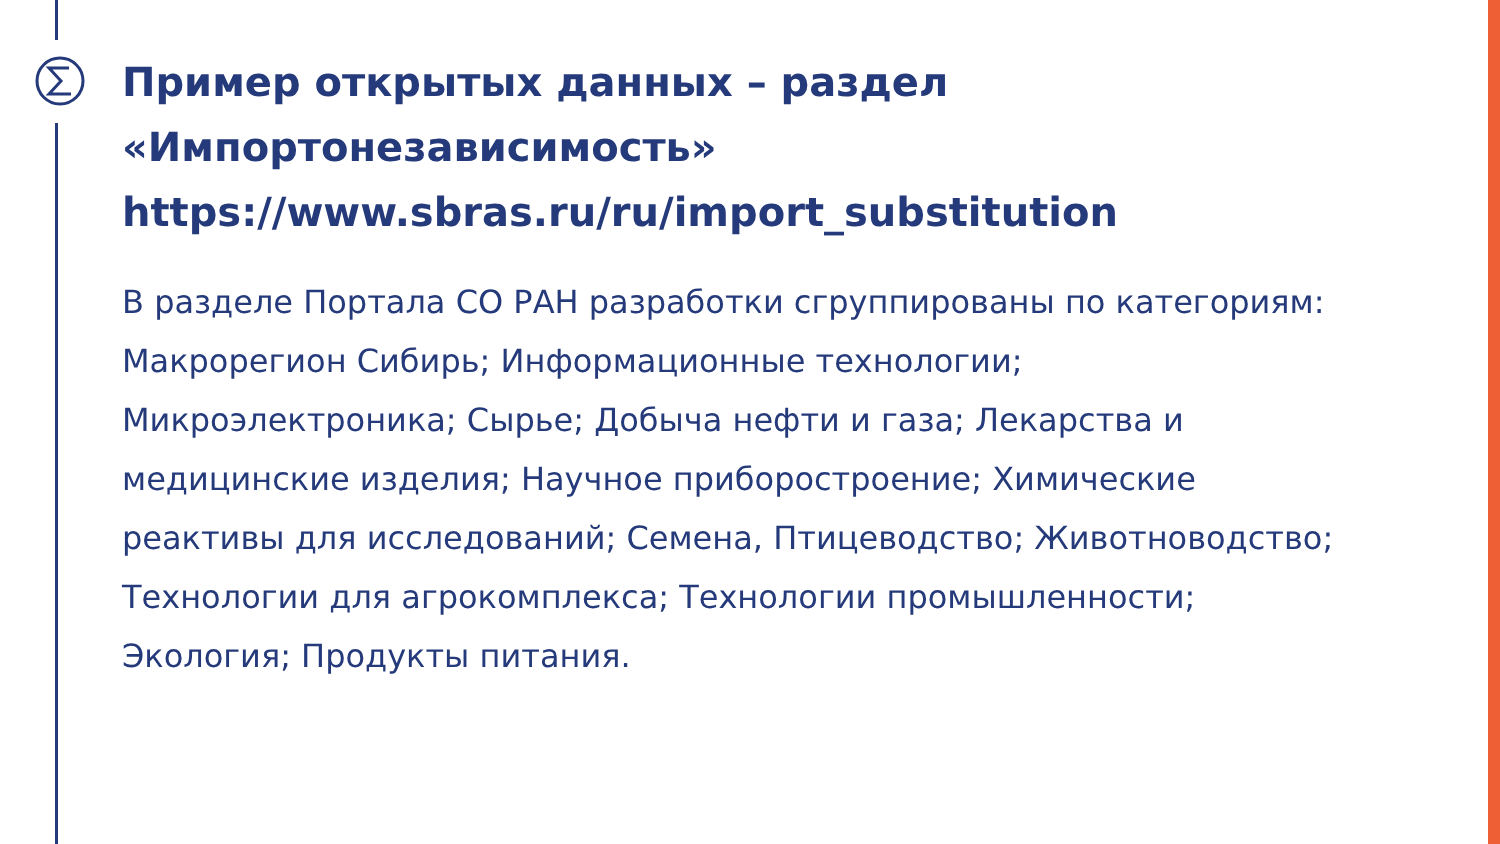Пример открытых данных – раздел «Импортонезависимость» https://www.sbras.ru/ru/import_substitution
В разделе Портала СО РАН разработки сгруппированы по категориям: Макрорегион Сибирь; Информационные технологии; Микроэлектроника; Сырье; Добыча нефти и газа; Лекарства и медицинские изделия; Научное приборостроение; Химические реактивы для исследований; Семена, Птицеводство; Животноводство; Технологии для агрокомплекса; Технологии промышленности; Экология; Продукты питания.